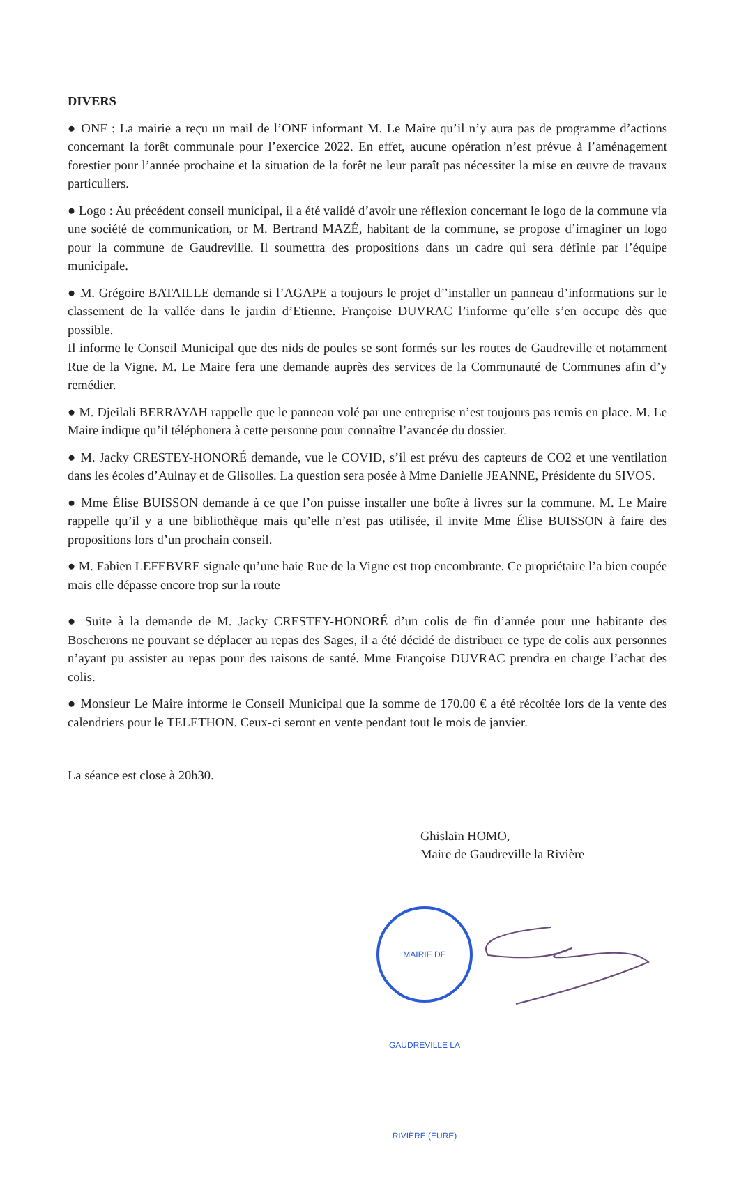DIVERS
● ONF : La mairie a reçu un mail de l’ONF informant M. Le Maire qu’il n’y aura pas de programme d’actions concernant la forêt communale pour l’exercice 2022. En effet, aucune opération n’est prévue à l’aménagement forestier pour l’année prochaine et la situation de la forêt ne leur paraît pas nécessiter la mise en œuvre de travaux particuliers.
● Logo : Au précédent conseil municipal, il a été validé d’avoir une réflexion concernant le logo de la commune via une société de communication, or M. Bertrand MAZÉ, habitant de la commune, se propose d’imaginer un logo pour la commune de Gaudreville. Il soumettra des propositions dans un cadre qui sera définie par l’équipe municipale.
● M. Grégoire BATAILLE demande si l’AGAPE a toujours le projet d’’installer un panneau d’informations sur le classement de la vallée dans le jardin d’Etienne. Françoise DUVRAC l’informe qu’elle s’en occupe dès que possible.
Il informe le Conseil Municipal que des nids de poules se sont formés sur les routes de Gaudreville et notamment Rue de la Vigne. M. Le Maire fera une demande auprès des services de la Communauté de Communes afin d’y remédier.
● M. Djeilali BERRAYAH rappelle que le panneau volé par une entreprise n’est toujours pas remis en place. M. Le Maire indique qu’il téléphonera à cette personne pour connaître l’avancée du dossier.
● M. Jacky CRESTEY-HONORÉ demande, vue le COVID, s’il est prévu des capteurs de CO2 et une ventilation dans les écoles d’Aulnay et de Glisolles. La question sera posée à Mme Danielle JEANNE, Présidente du SIVOS.
● Mme Élise BUISSON demande à ce que l’on puisse installer une boîte à livres sur la commune. M. Le Maire rappelle qu’il y a une bibliothèque mais qu’elle n’est pas utilisée, il invite Mme Élise BUISSON à faire des propositions lors d’un prochain conseil.
● M. Fabien LEFEBVRE signale qu’une haie Rue de la Vigne est trop encombrante. Ce propriétaire l’a bien coupée mais elle dépasse encore trop sur la route
● Suite à la demande de M. Jacky CRESTEY-HONORÉ d’un colis de fin d’année pour une habitante des Boscherons ne pouvant se déplacer au repas des Sages, il a été décidé de distribuer ce type de colis aux personnes n’ayant pu assister au repas pour des raisons de santé. Mme Françoise DUVRAC prendra en charge l’achat des colis.
● Monsieur Le Maire informe le Conseil Municipal que la somme de 170.00 € a été récoltée lors de la vente des calendriers pour le TELETHON. Ceux-ci seront en vente pendant tout le mois de janvier.
La séance est close à 20h30.
Ghislain HOMO,
Maire de Gaudreville la Rivière
MAIRIE DE GAUDREVILLE LA RIVIÈRE (EURE)